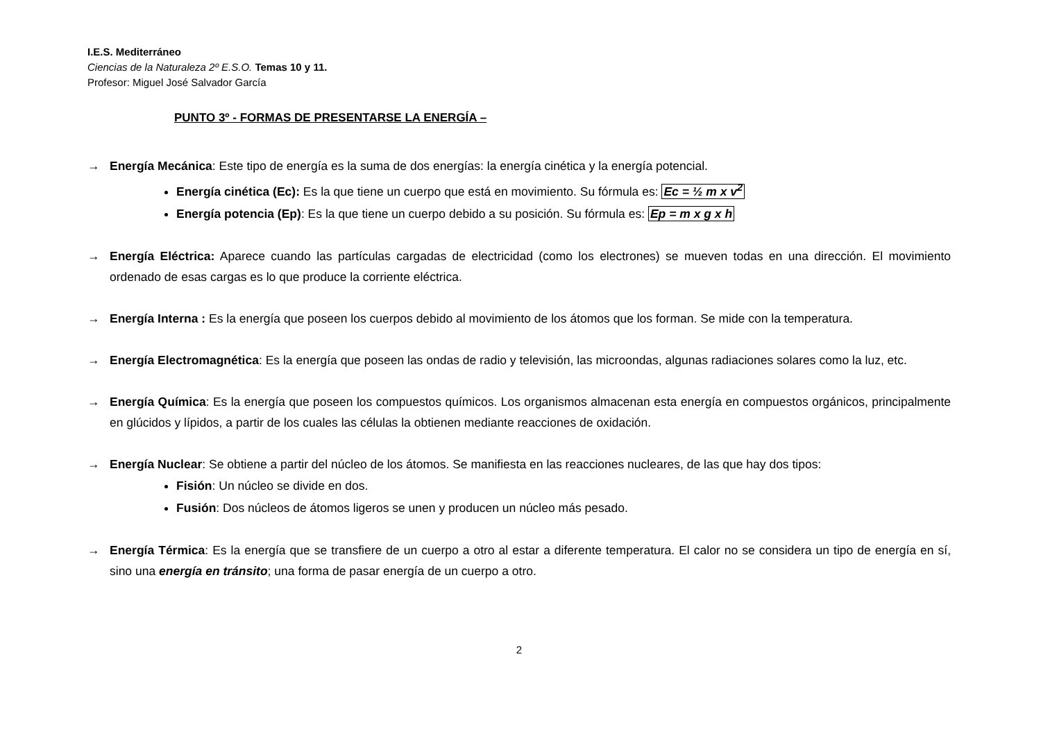I.E.S. Mediterráneo
Ciencias de la Naturaleza 2º E.S.O. Temas 10 y 11.
Profesor: Miguel José Salvador García
PUNTO 3º - FORMAS DE PRESENTARSE LA ENERGÍA –
→ Energía Mecánica: Este tipo de energía es la suma de dos energías: la energía cinética y la energía potencial.
Energía cinética (Ec): Es la que tiene un cuerpo que está en movimiento. Su fórmula es: Ec = ½ m x v<sup>2</sup>
Energía potencia (Ep): Es la que tiene un cuerpo debido a su posición. Su fórmula es: Ep = m x g x h
→ Energía Eléctrica: Aparece cuando las partículas cargadas de electricidad (como los electrones) se mueven todas en una dirección. El movimiento ordenado de esas cargas es lo que produce la corriente eléctrica.
→ Energía Interna : Es la energía que poseen los cuerpos debido al movimiento de los átomos que los forman. Se mide con la temperatura.
→ Energía Electromagnética: Es la energía que poseen las ondas de radio y televisión, las microondas, algunas radiaciones solares como la luz, etc.
→ Energía Química: Es la energía que poseen los compuestos químicos. Los organismos almacenan esta energía en compuestos orgánicos, principalmente en glúcidos y lípidos, a partir de los cuales las células la obtienen mediante reacciones de oxidación.
→ Energía Nuclear: Se obtiene a partir del núcleo de los átomos. Se manifiesta en las reacciones nucleares, de las que hay dos tipos:
Fisión: Un núcleo se divide en dos.
Fusión: Dos núcleos de átomos ligeros se unen y producen un núcleo más pesado.
→ Energía Térmica: Es la energía que se transfiere de un cuerpo a otro al estar a diferente temperatura. El calor no se considera un tipo de energía en sí, sino una energía en tránsito; una forma de pasar energía de un cuerpo a otro.
2